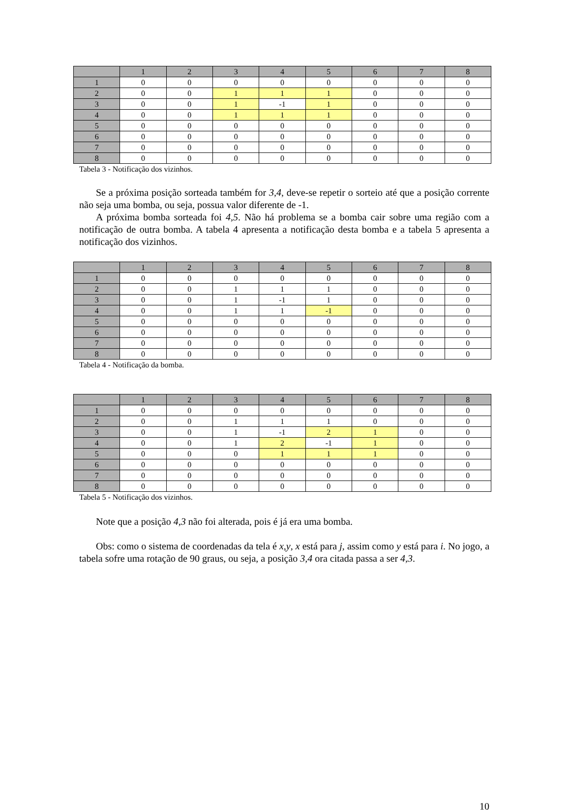| | 1 | 2 | 3 | 4 | 5 | 6 | 7 | 8 |
| --- | --- | --- | --- | --- | --- | --- | --- | --- |
| 1 | 0 | 0 | 0 | 0 | 0 | 0 | 0 | 0 |
| 2 | 0 | 0 | 1 | 1 | 1 | 0 | 0 | 0 |
| 3 | 0 | 0 | 1 | -1 | 1 | 0 | 0 | 0 |
| 4 | 0 | 0 | 1 | 1 | 1 | 0 | 0 | 0 |
| 5 | 0 | 0 | 0 | 0 | 0 | 0 | 0 | 0 |
| 6 | 0 | 0 | 0 | 0 | 0 | 0 | 0 | 0 |
| 7 | 0 | 0 | 0 | 0 | 0 | 0 | 0 | 0 |
| 8 | 0 | 0 | 0 | 0 | 0 | 0 | 0 | 0 |
Tabela 3 - Notificação dos vizinhos.
Se a próxima posição sorteada também for 3,4, deve-se repetir o sorteio até que a posição corrente não seja uma bomba, ou seja, possua valor diferente de -1.
A próxima bomba sorteada foi 4,5. Não há problema se a bomba cair sobre uma região com a notificação de outra bomba. A tabela 4 apresenta a notificação desta bomba e a tabela 5 apresenta a notificação dos vizinhos.
| | 1 | 2 | 3 | 4 | 5 | 6 | 7 | 8 |
| --- | --- | --- | --- | --- | --- | --- | --- | --- |
| 1 | 0 | 0 | 0 | 0 | 0 | 0 | 0 | 0 |
| 2 | 0 | 0 | 1 | 1 | 1 | 0 | 0 | 0 |
| 3 | 0 | 0 | 1 | -1 | 1 | 0 | 0 | 0 |
| 4 | 0 | 0 | 1 | 1 | -1 | 0 | 0 | 0 |
| 5 | 0 | 0 | 0 | 0 | 0 | 0 | 0 | 0 |
| 6 | 0 | 0 | 0 | 0 | 0 | 0 | 0 | 0 |
| 7 | 0 | 0 | 0 | 0 | 0 | 0 | 0 | 0 |
| 8 | 0 | 0 | 0 | 0 | 0 | 0 | 0 | 0 |
Tabela 4 - Notificação da bomba.
| | 1 | 2 | 3 | 4 | 5 | 6 | 7 | 8 |
| --- | --- | --- | --- | --- | --- | --- | --- | --- |
| 1 | 0 | 0 | 0 | 0 | 0 | 0 | 0 | 0 |
| 2 | 0 | 0 | 1 | 1 | 1 | 0 | 0 | 0 |
| 3 | 0 | 0 | 1 | -1 | 2 | 1 | 0 | 0 |
| 4 | 0 | 0 | 1 | 2 | -1 | 1 | 0 | 0 |
| 5 | 0 | 0 | 0 | 1 | 1 | 1 | 0 | 0 |
| 6 | 0 | 0 | 0 | 0 | 0 | 0 | 0 | 0 |
| 7 | 0 | 0 | 0 | 0 | 0 | 0 | 0 | 0 |
| 8 | 0 | 0 | 0 | 0 | 0 | 0 | 0 | 0 |
Tabela 5 - Notificação dos vizinhos.
Note que a posição 4,3 não foi alterada, pois é já era uma bomba.
Obs: como o sistema de coordenadas da tela é x,y, x está para j, assim como y está para i. No jogo, a tabela sofre uma rotação de 90 graus, ou seja, a posição 3,4 ora citada passa a ser 4,3.
10